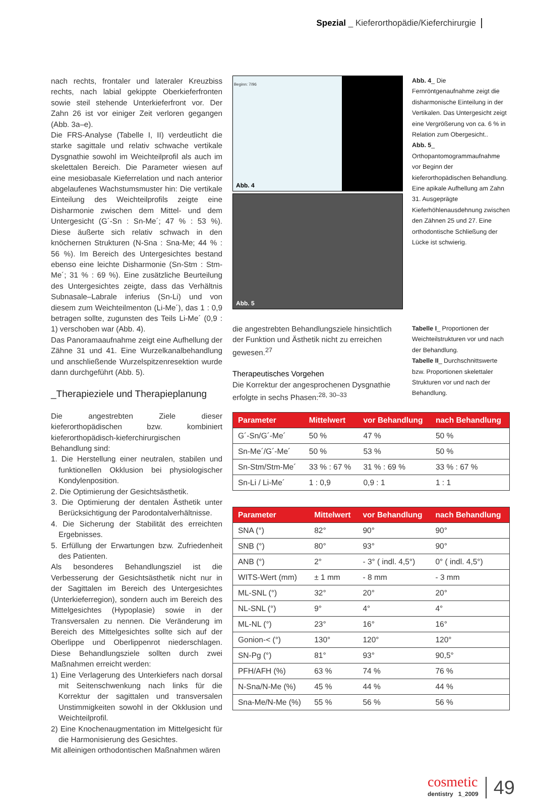Spezial _ Kieferorthopädie/Kieferchirurgie
nach rechts, frontaler und lateraler Kreuzbiss rechts, nach labial gekippte Oberkieferfronten sowie steil stehende Unterkieferfront vor. Der Zahn 26 ist vor einiger Zeit verloren gegangen (Abb. 3a–e).
Die FRS-Analyse (Tabelle I, II) verdeutlicht die starke sagittale und relativ schwache vertikale Dysgnathie sowohl im Weichteilprofil als auch im skelettalen Bereich. Die Parameter wiesen auf eine mesiobasale Kieferrelation und nach anterior abgelaufenes Wachstumsmuster hin: Die vertikale Einteilung des Weichteilprofils zeigte eine Disharmonie zwischen dem Mittel- und dem Untergesicht (G´-Sn : Sn-Me´; 47 % : 53 %). Diese äußerte sich relativ schwach in den knöchernen Strukturen (N-Sna : Sna-Me; 44 % : 56 %). Im Bereich des Untergesichtes bestand ebenso eine leichte Disharmonie (Sn-Stm : Stm-Me´; 31 % : 69 %). Eine zusätzliche Beurteilung des Untergesichtes zeigte, dass das Verhältnis Subnasale–Labrale inferius (Sn-Li) und von diesem zum Weichteilmenton (Li-Me´), das 1 : 0,9 betragen sollte, zugunsten des Teils Li-Me´ (0,9 : 1) verschoben war (Abb. 4).
Das Panoramaaufnahme zeigt eine Aufhellung der Zähne 31 und 41. Eine Wurzelkanalbehandlung und anschließende Wurzelspitzenresektion wurde dann durchgeführt (Abb. 5).
_Therapieziele und Therapieplanung
Die angestrebten Ziele dieser kieferorthopädischen bzw. kombiniert kieferorthopädisch-kieferchirurgischen Behandlung sind:
1. Die Herstellung einer neutralen, stabilen und funktionellen Okklusion bei physiologischer Kondylenposition.
2. Die Optimierung der Gesichtsästhetik.
3. Die Optimierung der dentalen Ästhetik unter Berücksichtigung der Parodontalverhältnisse.
4. Die Sicherung der Stabilität des erreichten Ergebnisses.
5. Erfüllung der Erwartungen bzw. Zufriedenheit des Patienten.
Als besonderes Behandlungsziel ist die Verbesserung der Gesichtsästhetik nicht nur in der Sagittalen im Bereich des Untergesichtes (Unterkieferregion), sondern auch im Bereich des Mittelgesichtes (Hypoplasie) sowie in der Transversalen zu nennen. Die Veränderung im Bereich des Mittelgesichtes sollte sich auf der Oberlippe und Oberlippenrot niederschlagen. Diese Behandlungsziele sollten durch zwei Maßnahmen erreicht werden:
1) Eine Verlagerung des Unterkiefers nach dorsal mit Seitenschwenkung nach links für die Korrektur der sagittalen und transversalen Unstimmigkeiten sowohl in der Okklusion und Weichteilprofil.
2) Eine Knochenaugmentation im Mittelgesicht für die Harmonisierung des Gesichtes.
Mit alleinigen orthodontischen Maßnahmen wären
Beginn: 7/96
Abb. 4
Abb. 5
Abb. 4_ Die Fernröntgenaufnahme zeigt die disharmonische Einteilung in der Vertikalen. Das Untergesicht zeigt eine Vergrößerung von ca. 6 % in Relation zum Obergesicht..
Abb. 5_ Orthopantomogrammaufnahme vor Beginn der kieferorthopädischen Behandlung. Eine apikale Aufhellung am Zahn 31. Ausgeprägte Kieferhöhlenausdehnung zwischen den Zähnen 25 und 27. Eine orthodontische Schließung der Lücke ist schwierig.
die angestrebten Behandlungsziele hinsichtlich der Funktion und Ästhetik nicht zu erreichen gewesen.<sup>27</sup>
Therapeutisches Vorgehen
Die Korrektur der angesprochenen Dysgnathie erfolgte in sechs Phasen:<sup>28, 30–33</sup>
Tabelle I_ Proportionen der Weichteilstrukturen vor und nach der Behandlung.
Tabelle II_ Durchschnittswerte bzw. Proportionen skelettaler Strukturen vor und nach der Behandlung.
| Parameter | Mittelwert | vor Behandlung | nach Behandlung |
| --- | --- | --- | --- |
| G´-Sn/G´-Me´ | 50 % | 47 % | 50 % |
| Sn-Me´/G´-Me´ | 50 % | 53 % | 50 % |
| Sn-Stm/Stm-Me´ | 33 % : 67 % | 31 % : 69 % | 33 % : 67 % |
| Sn-Li / Li-Me´ | 1 : 0,9 | 0,9 : 1 | 1 : 1 |
| Parameter | Mittelwert | vor Behandlung | nach Behandlung |
| --- | --- | --- | --- |
| SNA (°) | 82° | 90° | 90° |
| SNB (°) | 80° | 93° | 90° |
| ANB (°) | 2° | - 3° ( indl. 4,5°) | 0° ( indl. 4,5°) |
| WITS-Wert (mm) | ± 1 mm | - 8 mm | - 3 mm |
| ML-SNL (°) | 32° | 20° | 20° |
| NL-SNL (°) | 9° | 4° | 4° |
| ML-NL (°) | 23° | 16° | 16° |
| Gonion-< (°) | 130° | 120° | 120° |
| SN-Pg (°) | 81° | 93° | 90,5° |
| PFH/AFH (%) | 63 % | 74 % | 76 % |
| N-Sna/N-Me (%) | 45 % | 44 % | 44 % |
| Sna-Me/N-Me (%) | 55 % | 56 % | 56 % |
cosmetic
dentistry 1_2009
49